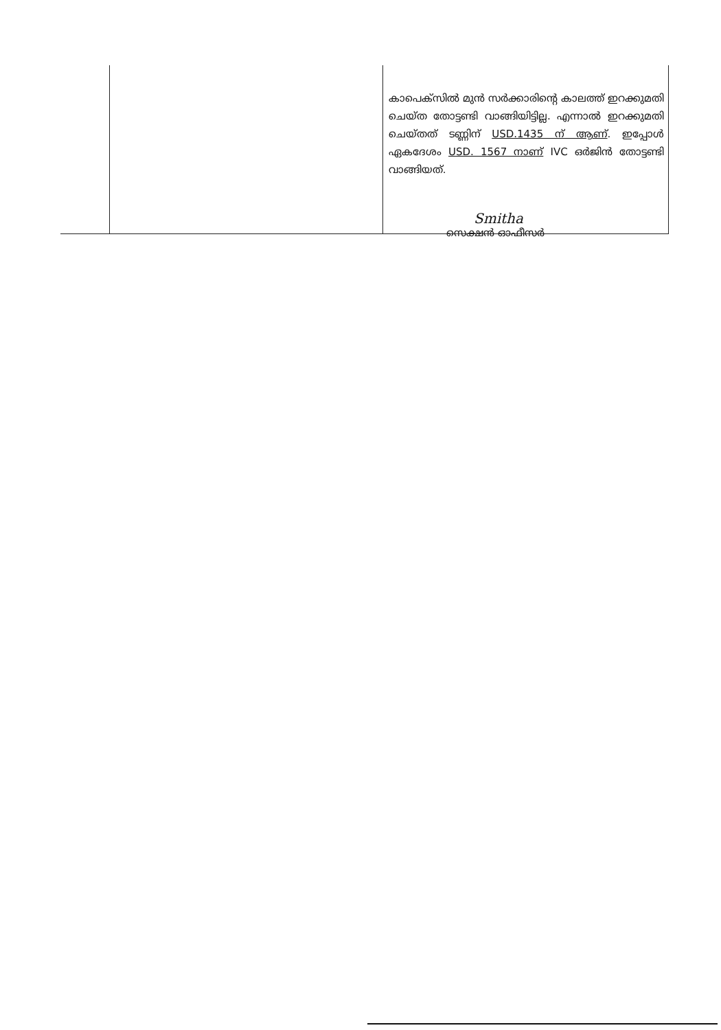| | | കാപെക്സിൽ മുൻ സർക്കാരിന്റെ കാലത്ത് ഇറക്കുമതി ചെയ്ത തോട്ടണ്ടി വാങ്ങിയിട്ടില്ല. എന്നാൽ ഇറക്കുമതി ചെയ്തത് ടണ്ണിന് USD.1435 ന് ആണ് . ഇപ്പോൾ ഏകദേശം USD. 1567 നാണ് IVC ഒർജിൻ തോട്ടണ്ടി വാങ്ങിയത്. |
Smitha
സെക്ഷൻ ഓഫീസർ